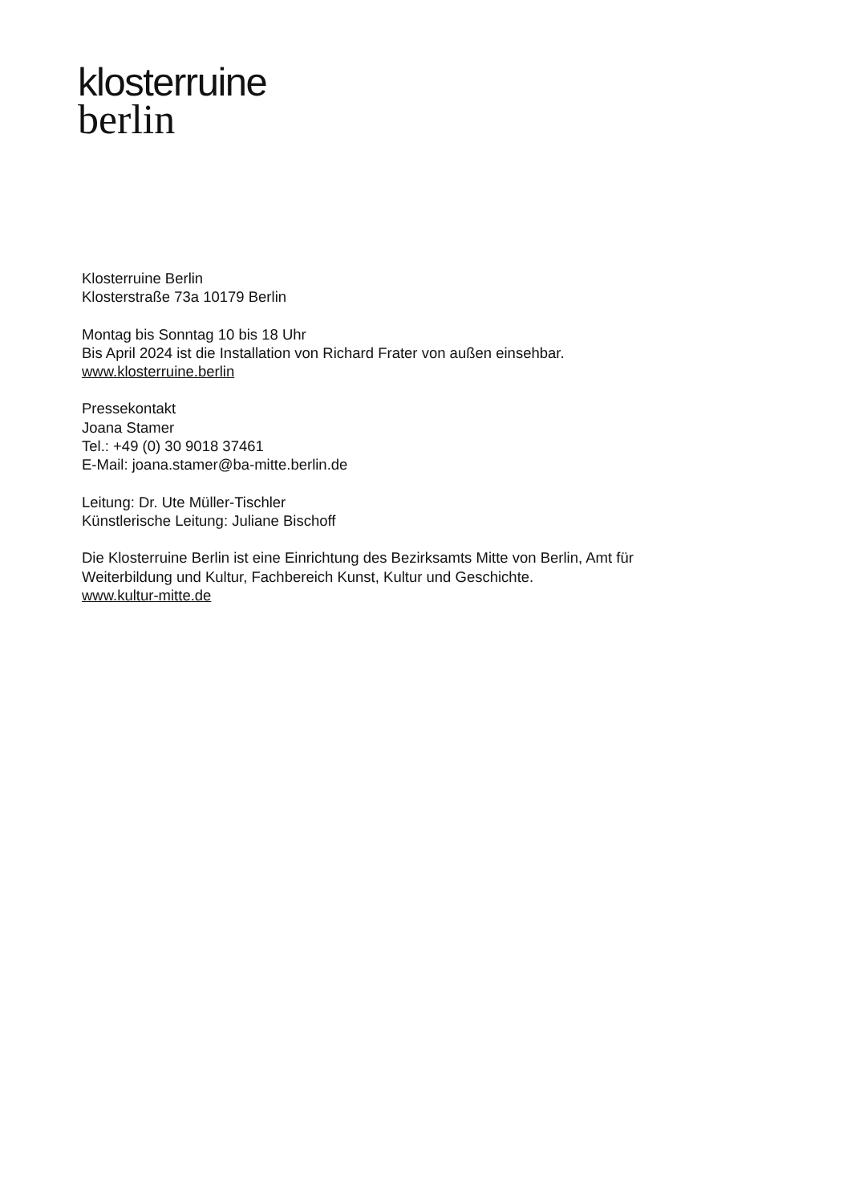klosterruine
berlin
Klosterruine Berlin
Klosterstraße 73a 10179 Berlin
Montag bis Sonntag 10 bis 18 Uhr
Bis April 2024 ist die Installation von Richard Frater von außen einsehbar.
www.klosterruine.berlin
Pressekontakt
Joana Stamer
Tel.: +49 (0) 30 9018 37461
E-Mail: joana.stamer@ba-mitte.berlin.de
Leitung: Dr. Ute Müller-Tischler
Künstlerische Leitung: Juliane Bischoff
Die Klosterruine Berlin ist eine Einrichtung des Bezirksamts Mitte von Berlin, Amt für Weiterbildung und Kultur, Fachbereich Kunst, Kultur und Geschichte.
www.kultur-mitte.de